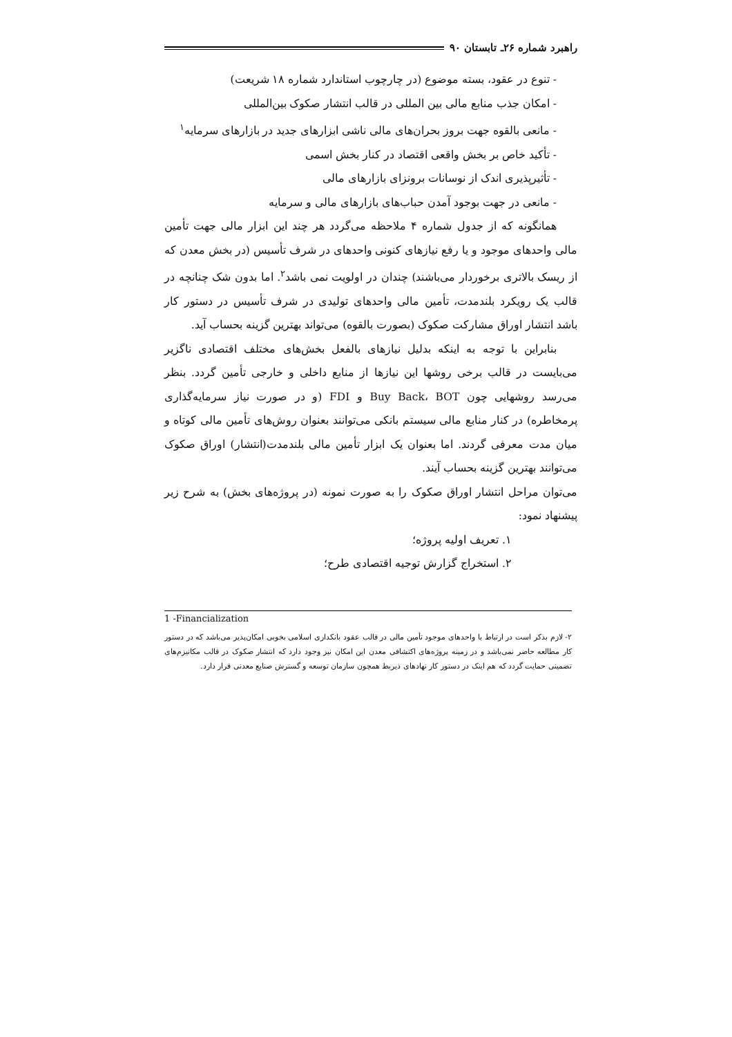راهبرد شماره ۲۶ـ تابستان ۹۰
- تنوع در عقود، بسته موضوع (در چارچوب استاندارد شماره ۱۸ شریعت)
- امکان جذب منابع مالی بین المللی در قالب انتشار صکوک بین‌المللی
- مانعی بالقوه جهت بروز بحران‌های مالی ناشی ابزارهای جدید در بازارهای سرمایه<sup>۱</sup>
- تأکید خاص بر بخش واقعی اقتصاد در کنار بخش اسمی
- تأثیرپذیری اندک از نوسانات برونزای بازارهای مالی
- مانعی در جهت بوجود آمدن حباب‌های بازارهای مالی و سرمایه
همانگونه که از جدول شماره ۴ ملاحظه می‌گردد هر چند این ابزار مالی جهت تأمین مالی واحدهای موجود و یا رفع نیازهای کنونی واحدهای در شرف تأسیس (در بخش معدن که از ریسک بالاتری برخوردار می‌باشند) چندان در اولویت نمی باشد<sup>۲</sup>. اما بدون شک چنانچه در قالب یک رویکرد بلندمدت، تأمین مالی واحدهای تولیدی در شرف تأسیس در دستور کار باشد انتشار اوراق مشارکت صکوک (بصورت بالقوه) می‌تواند بهترین گزینه بحساب آید.
بنابراین با توجه به اینکه بدلیل نیازهای بالفعل بخش‌های مختلف اقتصادی ناگزیر می‌بایست در قالب برخی روشها این نیازها از منابع داخلی و خارجی تأمین گردد. بنظر می‌رسد روشهایی چون Buy Back، BOT و FDI (و در صورت نیاز سرمایه‌گذاری پرمخاطره) در کنار منابع مالی سیستم بانکی می‌توانند بعنوان روش‌های تأمین مالی کوتاه و میان مدت معرفی گردند. اما بعنوان یک ابزار تأمین مالی بلندمدت(انتشار) اوراق صکوک می‌توانند بهترین گزینه بحساب آیند.
می‌توان مراحل انتشار اوراق صکوک را به صورت نمونه (در پروژه‌های بخش) به شرح زیر پیشنهاد نمود:
۱. تعریف اولیه پروژه؛
۲. استخراج گزارش توجیه اقتصادی طرح؛
1 -Financialization
۲- لازم بذکر است در ارتباط با واحدهای موجود تأمین مالی در قالب عقود بانکداری اسلامی بخوبی امکان‌پذیر می‌باشد که در دستور کار مطالعه حاضر نمی‌باشد و در زمینه پروژه‌های اکتشافی معدن این امکان نیز وجود دارد که انتشار صکوک در قالب مکانیزم‌های تضمینی حمایت گردد که هم اینک در دستور کار نهادهای ذیربط همچون سازمان توسعه و گسترش صنایع معدنی قرار دارد.